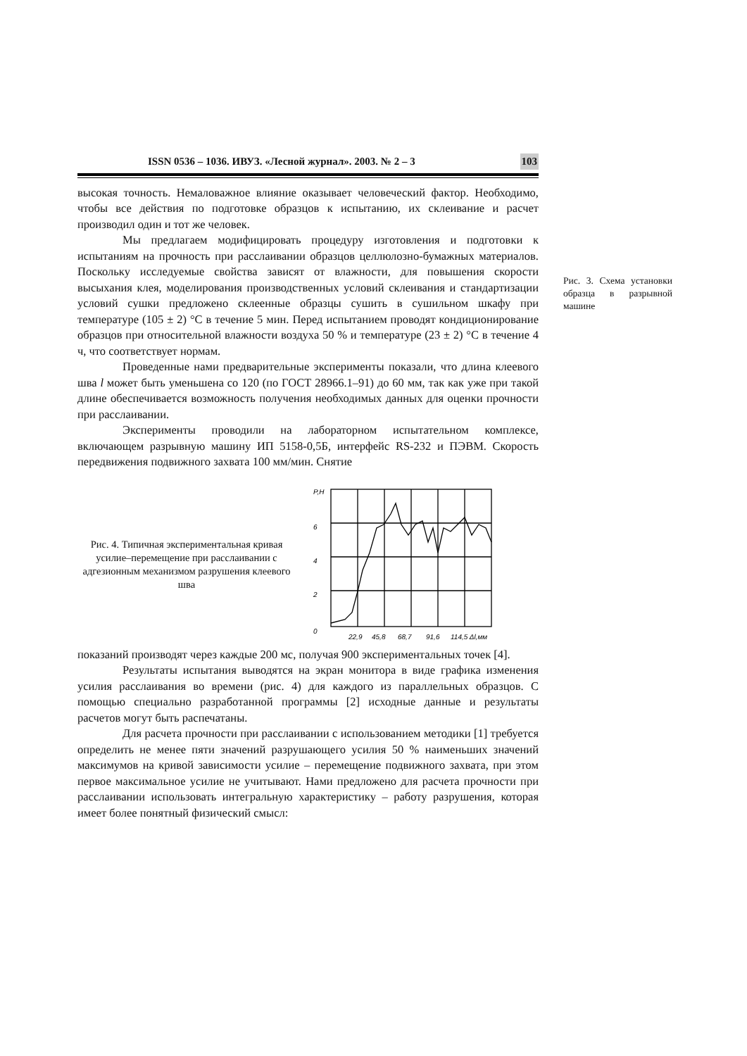ISSN 0536 – 1036. ИВУЗ. «Лесной журнал». 2003. № 2 – 3 103
высокая точность. Немаловажное влияние оказывает человеческий фактор. Необходимо, чтобы все действия по подготовке образцов к испытанию, их склеивание и расчет производил один и тот же человек.
Мы предлагаем модифицировать процедуру изготовления и подготовки к испытаниям на прочность при расслаивании образцов целлюлозно-бумажных материалов. Поскольку исследуемые свойства зависят от влажности, для повышения скорости высыхания клея, моделирования производственных условий склеивания и стандартизации условий сушки предложено склеенные образцы сушить в сушильном шкафу при температуре (105 ± 2) °С в течение 5 мин. Перед испытанием проводят кондиционирование образцов при относительной влажности воздуха 50 % и температуре (23 ± 2) °С в течение 4 ч, что соответствует нормам.
Проведенные нами предварительные эксперименты показали, что длина клеевого шва l может быть уменьшена со 120 (по ГОСТ 28966.1–91) до 60 мм, так как уже при такой длине обеспечивается возможность получения необходимых данных для оценки прочности при расслаивании.
Эксперименты проводили на лабораторном испытательном комплексе, включающем разрывную машину ИП 5158-0,5Б, интерфейс RS-232 и ПЭВМ. Скорость передвижения подвижного захвата 100 мм/мин. Снятие
Рис. 4. Типичная экспериментальная кривая усилие–перемещение при расслаивании с адгезионным механизмом разрушения клеевого шва
P,H
6
4
2
0
22,9
45,8
68,7
91,6
114,5 Δl,мм
показаний производят через каждые 200 мс, получая 900 экспериментальных точек [4].
Результаты испытания выводятся на экран монитора в виде графика изменения усилия расслаивания во времени (рис. 4) для каждого из параллельных образцов. С помощью специально разработанной программы [2] исходные данные и результаты расчетов могут быть распечатаны.
Для расчета прочности при расслаивании с использованием методики [1] требуется определить не менее пяти значений разрушающего усилия 50 % наименьших значений максимумов на кривой зависимости усилие – перемещение подвижного захвата, при этом первое максимальное усилие не учитывают. Нами предложено для расчета прочности при расслаивании использовать интегральную характеристику – работу разрушения, которая имеет более понятный физический смысл:
Рис. 3. Схема установки образца в разрывной машине